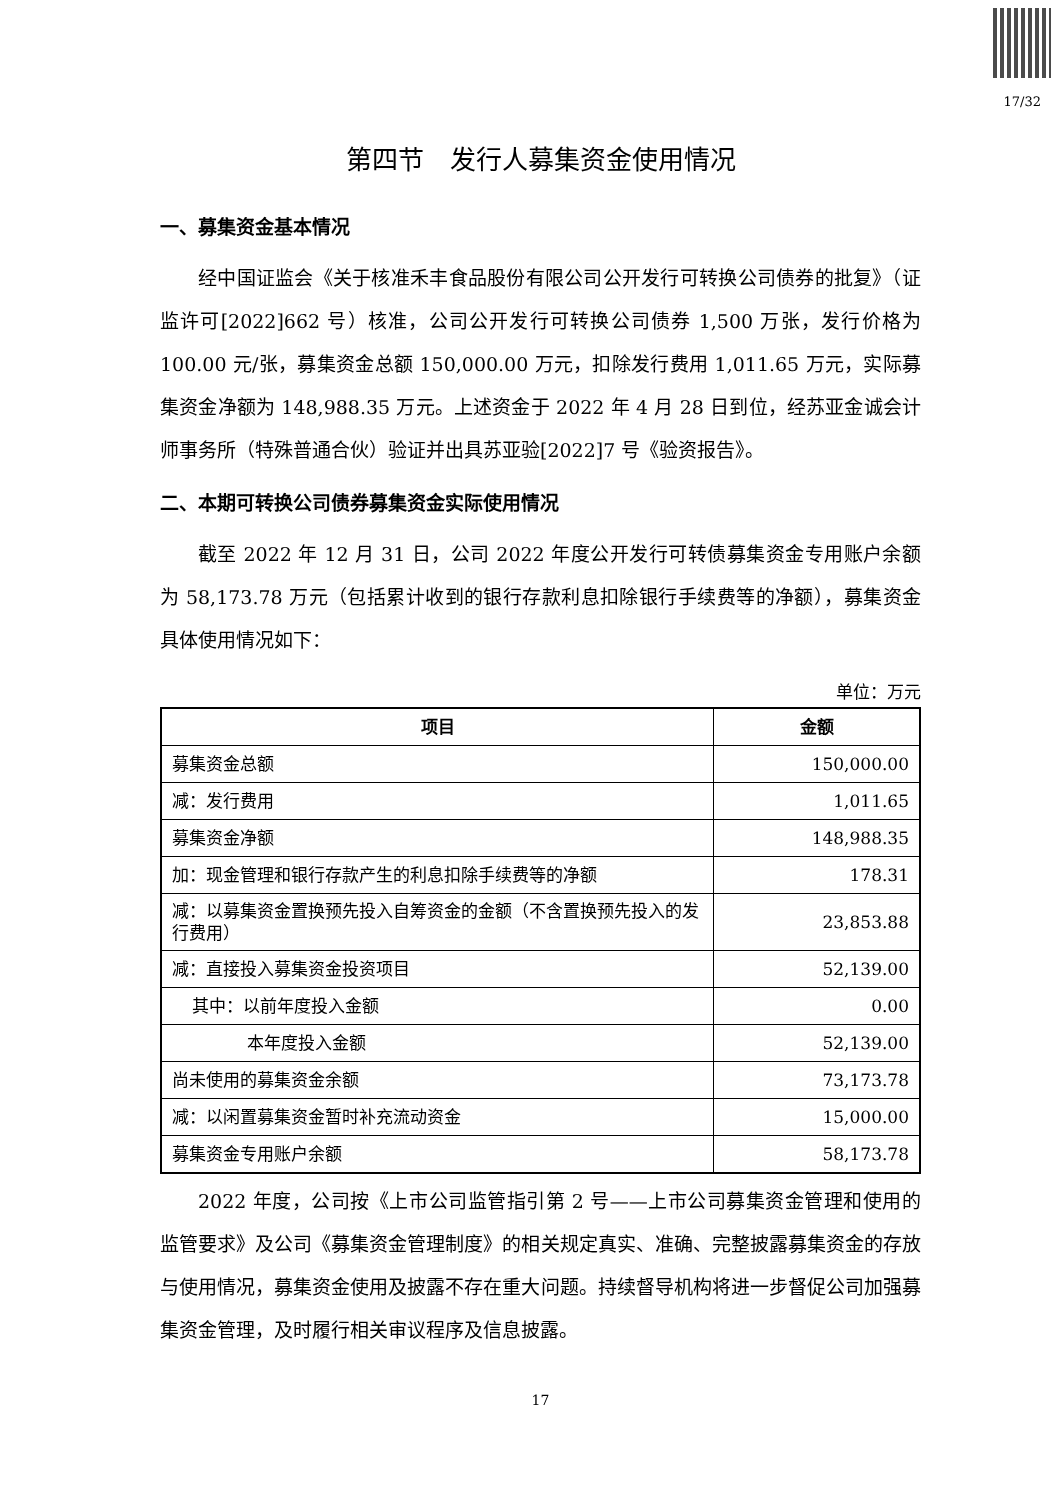17/32
第四节　发行人募集资金使用情况
一、募集资金基本情况
经中国证监会《关于核准禾丰食品股份有限公司公开发行可转换公司债券的批复》（证监许可[2022]662 号）核准，公司公开发行可转换公司债券 1,500 万张，发行价格为 100.00 元/张，募集资金总额 150,000.00 万元，扣除发行费用 1,011.65 万元，实际募集资金净额为 148,988.35 万元。上述资金于 2022 年 4 月 28 日到位，经苏亚金诚会计师事务所（特殊普通合伙）验证并出具苏亚验[2022]7 号《验资报告》。
二、本期可转换公司债券募集资金实际使用情况
截至 2022 年 12 月 31 日，公司 2022 年度公开发行可转债募集资金专用账户余额为 58,173.78 万元（包括累计收到的银行存款利息扣除银行手续费等的净额），募集资金具体使用情况如下：
单位：万元
| 项目 | 金额 |
| --- | --- |
| 募集资金总额 | 150,000.00 |
| 减：发行费用 | 1,011.65 |
| 募集资金净额 | 148,988.35 |
| 加：现金管理和银行存款产生的利息扣除手续费等的净额 | 178.31 |
| 减：以募集资金置换预先投入自筹资金的金额（不含置换预先投入的发行费用） | 23,853.88 |
| 减：直接投入募集资金投资项目 | 52,139.00 |
| 其中：以前年度投入金额 | 0.00 |
| 本年度投入金额 | 52,139.00 |
| 尚未使用的募集资金余额 | 73,173.78 |
| 减：以闲置募集资金暂时补充流动资金 | 15,000.00 |
| 募集资金专用账户余额 | 58,173.78 |
2022 年度，公司按《上市公司监管指引第 2 号——上市公司募集资金管理和使用的监管要求》及公司《募集资金管理制度》的相关规定真实、准确、完整披露募集资金的存放与使用情况，募集资金使用及披露不存在重大问题。持续督导机构将进一步督促公司加强募集资金管理，及时履行相关审议程序及信息披露。
17